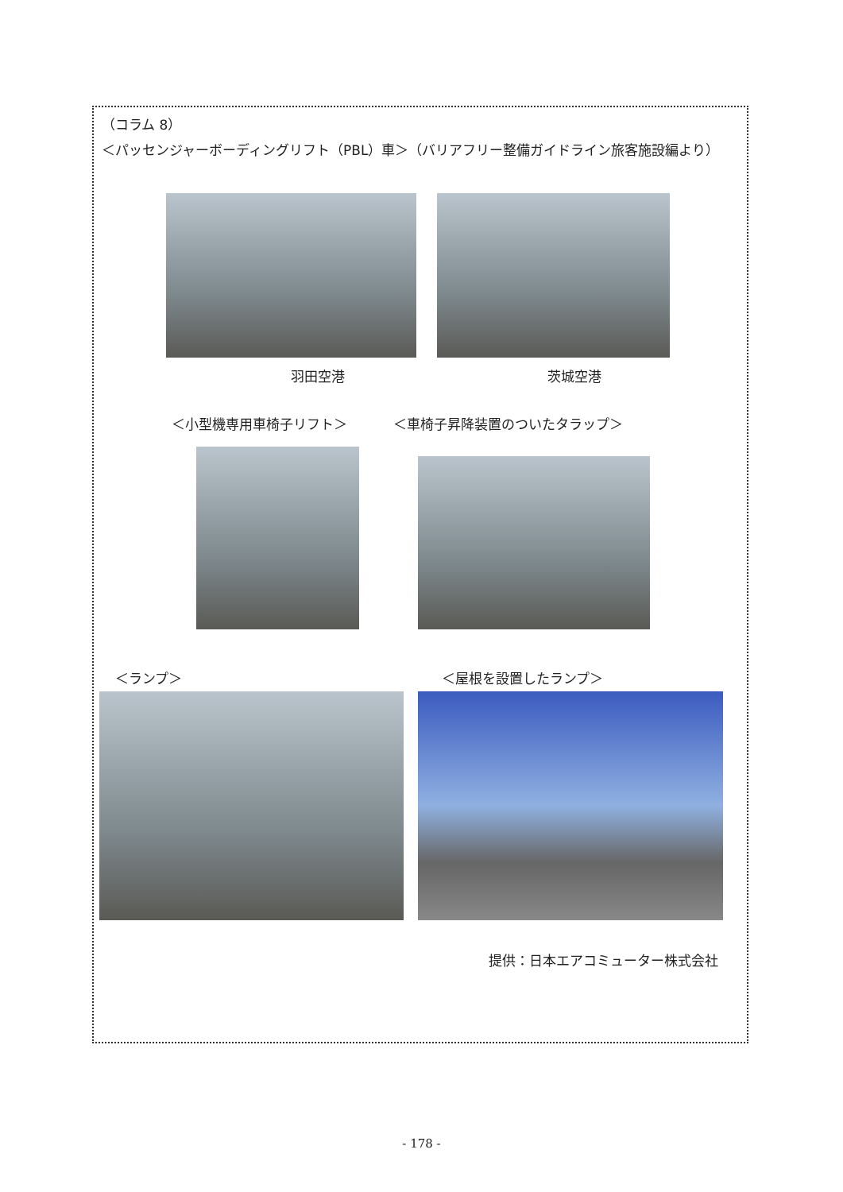（コラム 8）
＜パッセンジャーボーディングリフト（PBL）車＞（バリアフリー整備ガイドライン旅客施設編より）
羽田空港 茨城空港
＜小型機専用車椅子リフト＞ ＜車椅子昇降装置のついたタラップ＞
＜ランプ＞ ＜屋根を設置したランプ＞
提供：日本エアコミューター株式会社
- 178 -